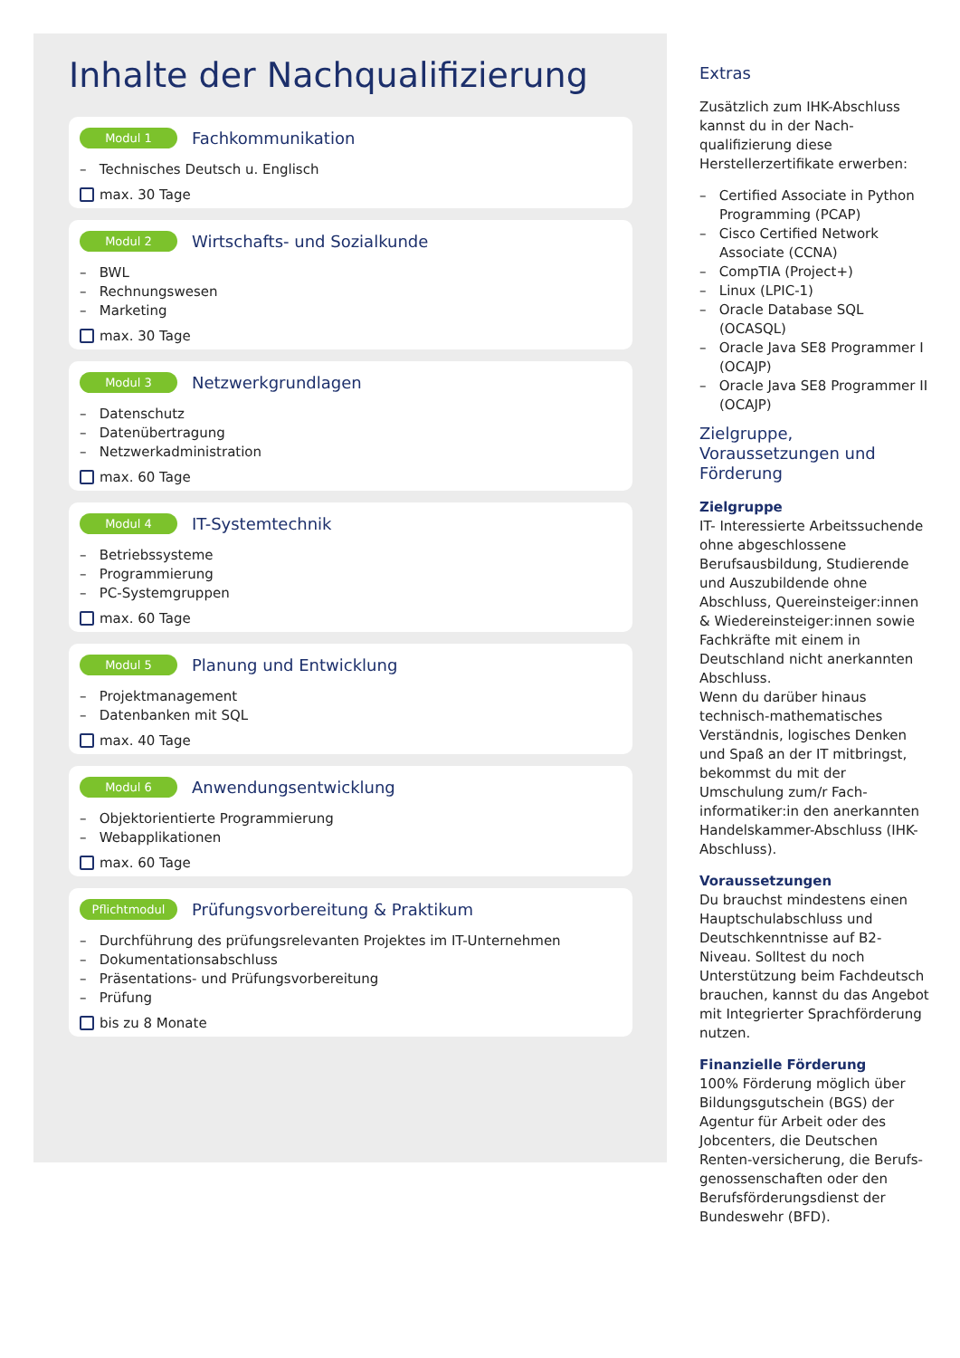Inhalte der Nachqualifizierung
Modul 1 Fachkommunikation
– Technisches Deutsch u. Englisch
max. 30 Tage
Modul 2 Wirtschafts- und Sozialkunde
– BWL
– Rechnungswesen
– Marketing
max. 30 Tage
Modul 3 Netzwerkgrundlagen
– Datenschutz
– Datenübertragung
– Netzwerkadministration
max. 60 Tage
Modul 4 IT-Systemtechnik
– Betriebssysteme
– Programmierung
– PC-Systemgruppen
max. 60 Tage
Modul 5 Planung und Entwicklung
– Projektmanagement
– Datenbanken mit SQL
max. 40 Tage
Modul 6 Anwendungsentwicklung
– Objektorientierte Programmierung
– Webapplikationen
max. 60 Tage
Pflichtmodul Prüfungsvorbereitung & Praktikum
– Durchführung des prüfungsrelevanten Projektes im IT-Unternehmen
– Dokumentationsabschluss
– Präsentations- und Prüfungsvorbereitung
– Prüfung
bis zu 8 Monate
Extras
Zusätzlich zum IHK-Abschluss kannst du in der Nach-qualifizierung diese Herstellerzertifikate erwerben:
– Certified Associate in Python Programming (PCAP)
– Cisco Certified Network Associate (CCNA)
– CompTIA (Project+)
– Linux (LPIC-1)
– Oracle Database SQL (OCASQL)
– Oracle Java SE8 Programmer I (OCAJP)
– Oracle Java SE8 Programmer II (OCAJP)
Zielgruppe, Voraussetzungen und Förderung
Zielgruppe
IT- Interessierte Arbeitssuchende ohne abgeschlossene Berufsausbildung, Studierende und Auszubildende ohne Abschluss, Quereinsteiger:innen & Wiedereinsteiger:innen sowie Fachkräfte mit einem in Deutschland nicht anerkannten Abschluss.
Wenn du darüber hinaus technisch-mathematisches Verständnis, logisches Denken und Spaß an der IT mitbringst, bekommst du mit der Umschulung zum/r Fach-informatiker:in den anerkannten Handelskammer-Abschluss (IHK-Abschluss).
Voraussetzungen
Du brauchst mindestens einen Hauptschulabschluss und Deutschkenntnisse auf B2-Niveau. Solltest du noch Unterstützung beim Fachdeutsch brauchen, kannst du das Angebot mit Integrierter Sprachförderung nutzen.
Finanzielle Förderung
100% Förderung möglich über Bildungsgutschein (BGS) der Agentur für Arbeit oder des Jobcenters, die Deutschen Renten-versicherung, die Berufs-genossenschaften oder den Berufsförderungsdienst der Bundeswehr (BFD).